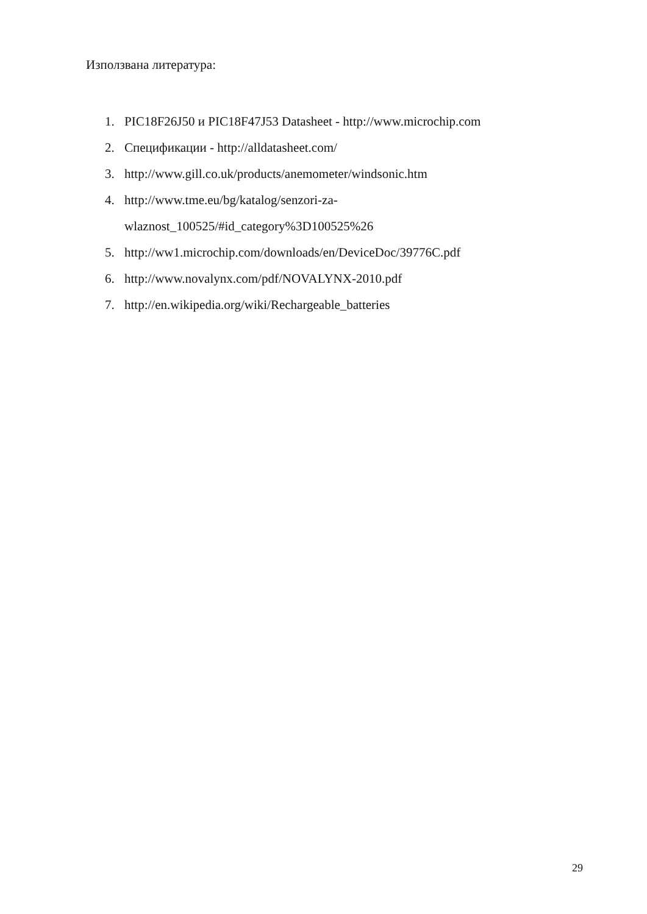Използвана литература:
1. PIC18F26J50 и PIC18F47J53 Datasheet - http://www.microchip.com
2. Спецификации - http://alldatasheet.com/
3. http://www.gill.co.uk/products/anemometer/windsonic.htm
4. http://www.tme.eu/bg/katalog/senzori-za-
wlaznost_100525/#id_category%3D100525%26
5. http://ww1.microchip.com/downloads/en/DeviceDoc/39776C.pdf
6. http://www.novalynx.com/pdf/NOVALYNX-2010.pdf
7. http://en.wikipedia.org/wiki/Rechargeable_batteries
29